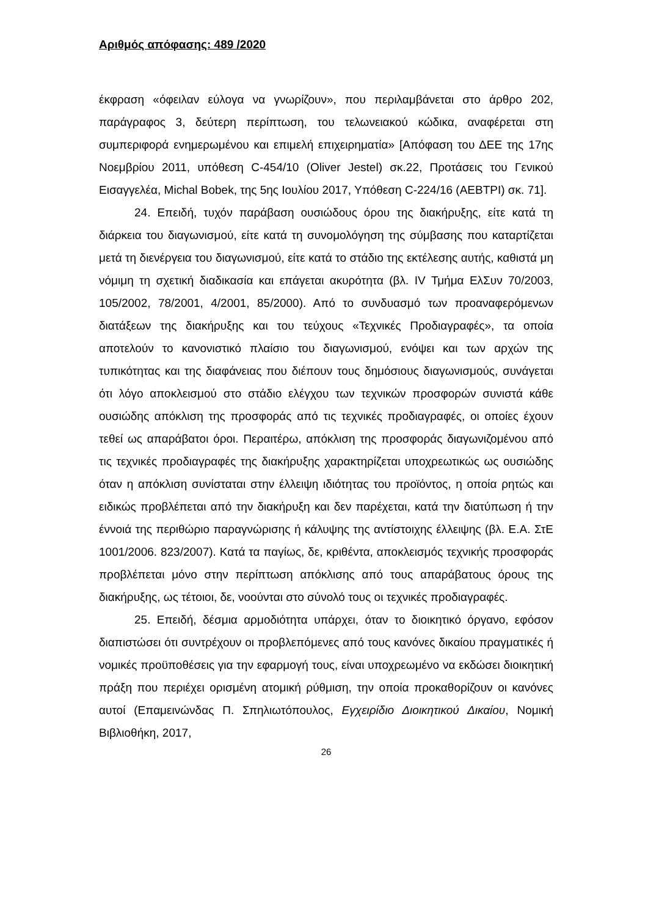Αριθμός απόφασης: 489 /2020
έκφραση «όφειλαν εύλογα να γνωρίζουν», που περιλαμβάνεται στο άρθρο 202, παράγραφος 3, δεύτερη περίπτωση, του τελωνειακού κώδικα, αναφέρεται στη συμπεριφορά ενημερωμένου και επιμελή επιχειρηματία» [Απόφαση του ΔΕΕ της 17ης Νοεμβρίου 2011, υπόθεση C-454/10 (Oliver Jestel) σκ.22, Προτάσεις του Γενικού Εισαγγελέα, Michal Bobek, της 5ης Ιουλίου 2017, Υπόθεση C-224/16 (AEBTPI) σκ. 71].
24. Επειδή, τυχόν παράβαση ουσιώδους όρου της διακήρυξης, είτε κατά τη διάρκεια του διαγωνισμού, είτε κατά τη συνομολόγηση της σύμβασης που καταρτίζεται μετά τη διενέργεια του διαγωνισμού, είτε κατά το στάδιο της εκτέλεσης αυτής, καθιστά μη νόμιμη τη σχετική διαδικασία και επάγεται ακυρότητα (βλ. IV Τμήμα ΕλΣυν 70/2003, 105/2002, 78/2001, 4/2001, 85/2000). Από το συνδυασμό των προαναφερόμενων διατάξεων της διακήρυξης και του τεύχους «Τεχνικές Προδιαγραφές», τα οποία αποτελούν το κανονιστικό πλαίσιο του διαγωνισμού, ενόψει και των αρχών της τυπικότητας και της διαφάνειας που διέπουν τους δημόσιους διαγωνισμούς, συνάγεται ότι λόγο αποκλεισμού στο στάδιο ελέγχου των τεχνικών προσφορών συνιστά κάθε ουσιώδης απόκλιση της προσφοράς από τις τεχνικές προδιαγραφές, οι οποίες έχουν τεθεί ως απαράβατοι όροι. Περαιτέρω, απόκλιση της προσφοράς διαγωνιζομένου από τις τεχνικές προδιαγραφές της διακήρυξης χαρακτηρίζεται υποχρεωτικώς ως ουσιώδης όταν η απόκλιση συνίσταται στην έλλειψη ιδιότητας του προϊόντος, η οποία ρητώς και ειδικώς προβλέπεται από την διακήρυξη και δεν παρέχεται, κατά την διατύπωση ή την έννοιά της περιθώριο παραγνώρισης ή κάλυψης της αντίστοιχης έλλειψης (βλ. Ε.Α. ΣτΕ 1001/2006. 823/2007). Κατά τα παγίως, δε, κριθέντα, αποκλεισμός τεχνικής προσφοράς προβλέπεται μόνο στην περίπτωση απόκλισης από τους απαράβατους όρους της διακήρυξης, ως τέτοιοι, δε, νοούνται στο σύνολό τους οι τεχνικές προδιαγραφές.
25. Επειδή, δέσμια αρμοδιότητα υπάρχει, όταν το διοικητικό όργανο, εφόσον διαπιστώσει ότι συντρέχουν οι προβλεπόμενες από τους κανόνες δικαίου πραγματικές ή νομικές προϋποθέσεις για την εφαρμογή τους, είναι υποχρεωμένο να εκδώσει διοικητική πράξη που περιέχει ορισμένη ατομική ρύθμιση, την οποία προκαθορίζουν οι κανόνες αυτοί (Επαμεινώνδας Π. Σπηλιωτόπουλος, Εγχειρίδιο Διοικητικού Δικαίου, Νομική Βιβλιοθήκη, 2017,
26